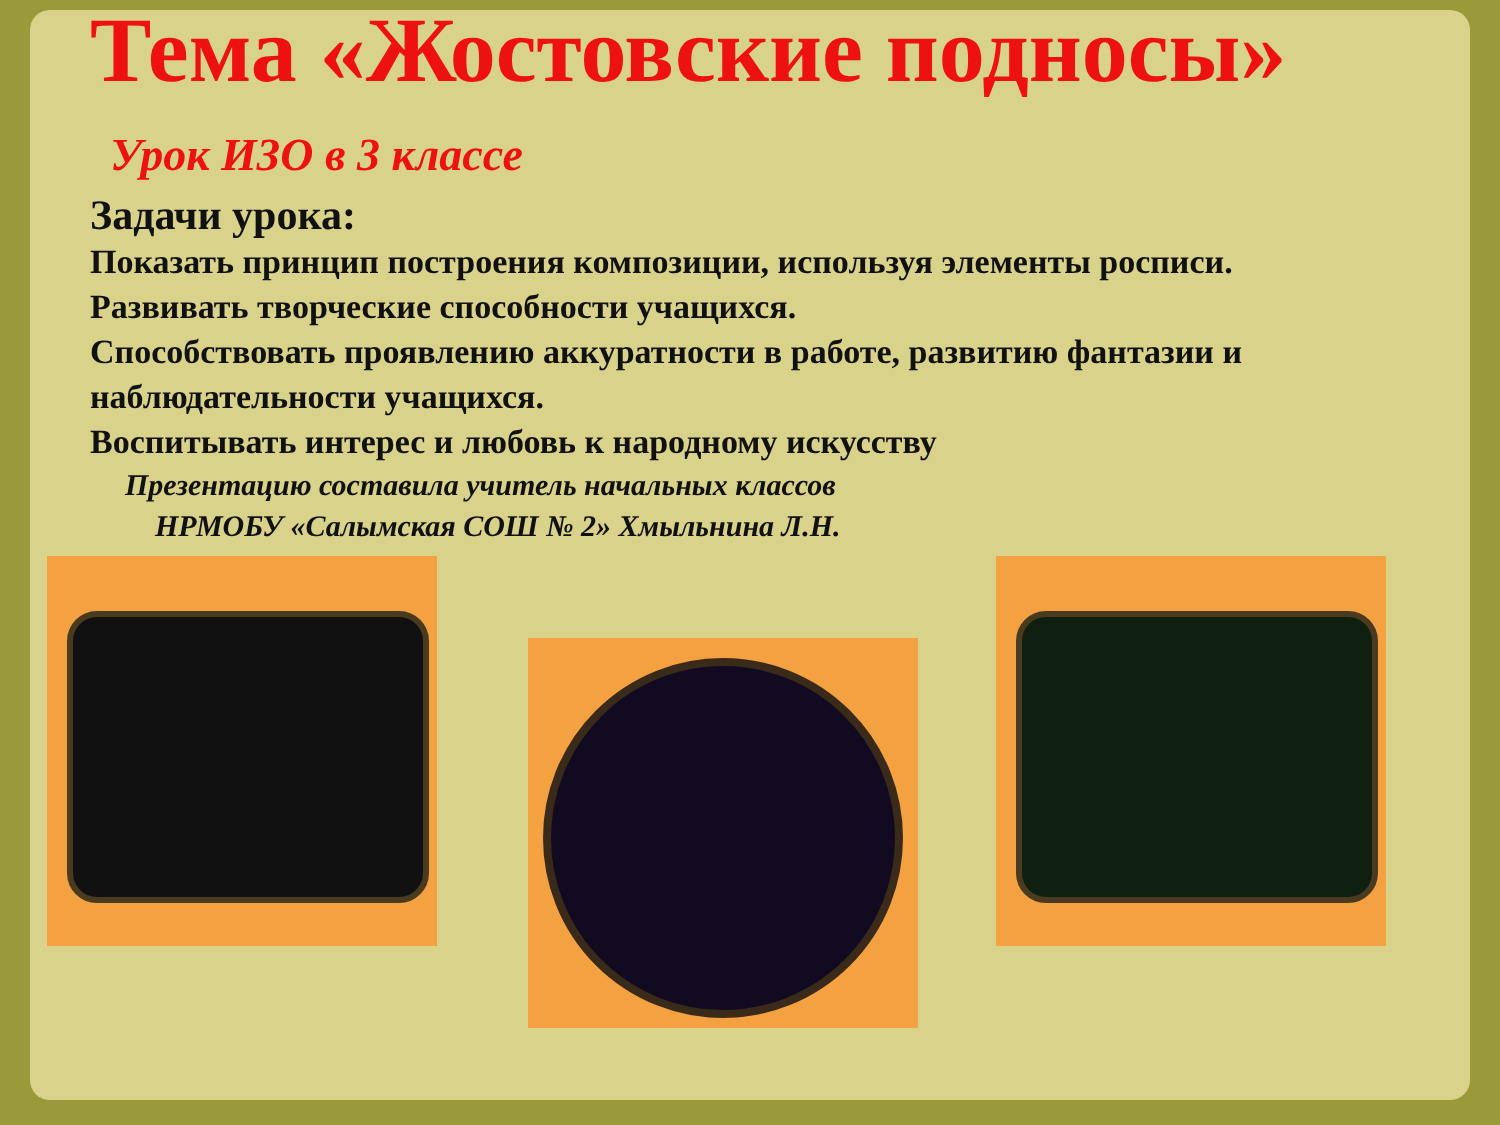Тема «Жостовские подносы»
Урок ИЗО в 3 классе
Задачи урока:
Показать принцип построения композиции, используя элементы росписи.
Развивать творческие способности учащихся.
Способствовать проявлению аккуратности в работе, развитию фантазии и наблюдательности учащихся.
Воспитывать интерес и любовь к народному искусству
Презентацию составила учитель начальных классов
НРМОБУ «Салымская СОШ № 2» Хмыльнина Л.Н.